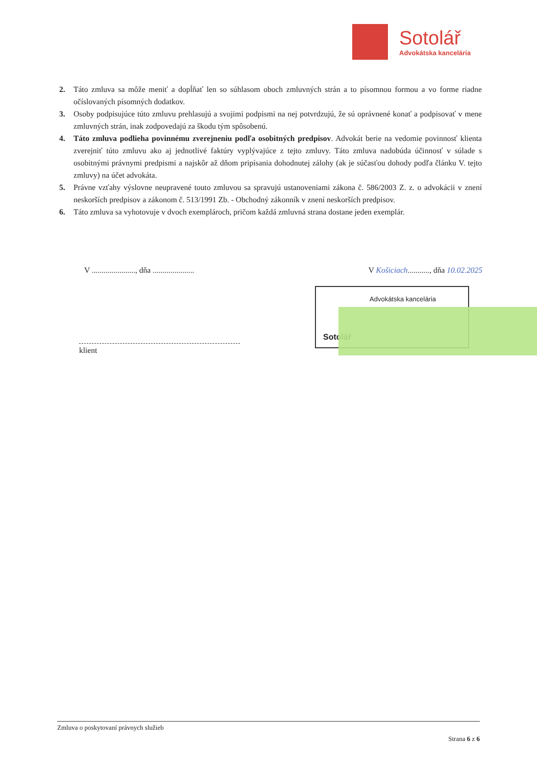Sotolář
Advokátska kancelária
2. Táto zmluva sa môže meniť a dopĺňať len so súhlasom oboch zmluvných strán a to písomnou formou a vo forme riadne očíslovaných písomných dodatkov.
3. Osoby podpisujúce túto zmluvu prehlasujú a svojimi podpismi na nej potvrdzujú, že sú oprávnené konať a podpisovať v mene zmluvných strán, inak zodpovedajú za škodu tým spôsobenú.
4. Táto zmluva podlieha povinnému zverejneniu podľa osobitných predpisov. Advokát berie na vedomie povinnosť klienta zverejniť túto zmluvu ako aj jednotlivé faktúry vyplývajúce z tejto zmluvy. Táto zmluva nadobúda účinnosť v súlade s osobitnými právnymi predpismi a najskôr až dňom pripísania dohodnutej zálohy (ak je súčasťou dohody podľa článku V. tejto zmluvy) na účet advokáta.
5. Právne vzťahy výslovne neupravené touto zmluvou sa spravujú ustanoveniami zákona č. 586/2003 Z. z. o advokácii v znení neskorších predpisov a zákonom č. 513/1991 Zb. - Obchodný zákonník v znení neskorších predpisov.
6. Táto zmluva sa vyhotovuje v dvoch exemplároch, pričom každá zmluvná strana dostane jeden exemplár.
V ......................, dňa ..................... V Košiciach..........., dňa 10.02.2025
Advokátska kancelária
Sotolář
klient
Zmluva o poskytovaní právnych služieb
Strana 6 z 6